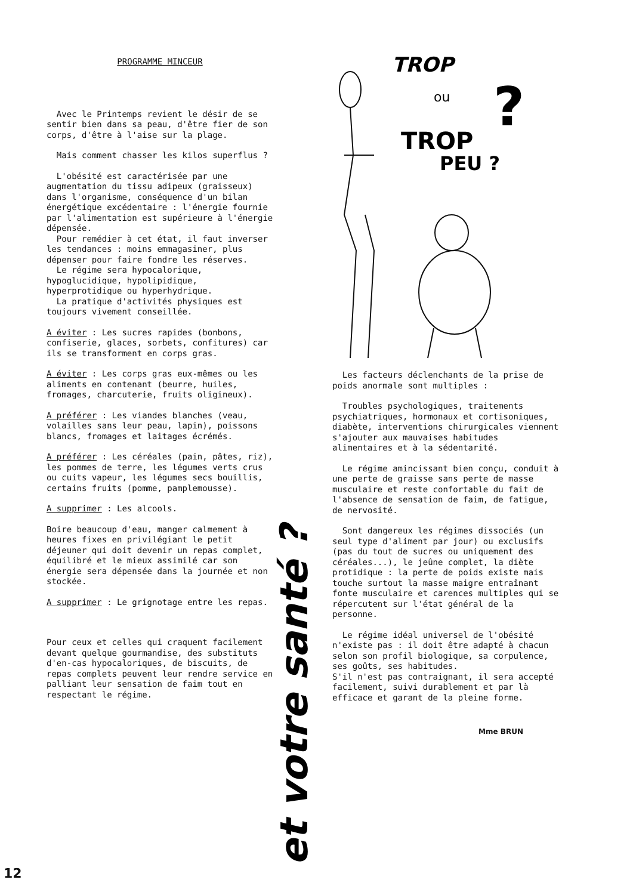PROGRAMME MINCEUR
Avec le Printemps revient le désir de se sentir bien dans sa peau, d'être fier de son corps, d'être à l'aise sur la plage.
Mais comment chasser les kilos superflus ?
L'obésité est caractérisée par une augmentation du tissu adipeux (graisseux) dans l'organisme, conséquence d'un bilan énergétique excédentaire : l'énergie fournie par l'alimentation est supérieure à l'énergie dépensée.
Pour remédier à cet état, il faut inverser les tendances : moins emmagasiner, plus dépenser pour faire fondre les réserves.
Le régime sera hypocalorique, hypoglucidique, hypolipidique, hyperprotidique ou hyperhydrique.
La pratique d'activités physiques est toujours vivement conseillée.
A éviter : Les sucres rapides (bonbons, confiserie, glaces, sorbets, confitures) car ils se transforment en corps gras.
A éviter : Les corps gras eux-mêmes ou les aliments en contenant (beurre, huiles, fromages, charcuterie, fruits oligineux).
A préférer : Les viandes blanches (veau, volailles sans leur peau, lapin), poissons blancs, fromages et laitages écrémés.
A préférer : Les céréales (pain, pâtes, riz), les pommes de terre, les légumes verts crus ou cuits vapeur, les légumes secs bouillis, certains fruits (pomme, pamplemousse).
A supprimer : Les alcools.
Boire beaucoup d'eau, manger calmement à heures fixes en privilégiant le petit déjeuner qui doit devenir un repas complet, équilibré et le mieux assimilé car son énergie sera dépensée dans la journée et non stockée.
A supprimer : Le grignotage entre les repas.
Pour ceux et celles qui craquent facilement devant quelque gourmandise, des substituts d'en-cas hypocaloriques, de biscuits, de repas complets peuvent leur rendre service en palliant leur sensation de faim tout en respectant le régime.
et votre santé ?
TROP
ou
TROP
PEU ?
?
Les facteurs déclenchants de la prise de poids anormale sont multiples :
Troubles psychologiques, traitements psychiatriques, hormonaux et cortisoniques, diabète, interventions chirurgicales viennent s'ajouter aux mauvaises habitudes alimentaires et à la sédentarité.
Le régime amincissant bien conçu, conduit à une perte de graisse sans perte de masse musculaire et reste confortable du fait de l'absence de sensation de faim, de fatigue, de nervosité.
Sont dangereux les régimes dissociés (un seul type d'aliment par jour) ou exclusifs (pas du tout de sucres ou uniquement des céréales...), le jeûne complet, la diète protidique : la perte de poids existe mais touche surtout la masse maigre entraînant fonte musculaire et carences multiples qui se répercutent sur l'état général de la personne.
Le régime idéal universel de l'obésité n'existe pas : il doit être adapté à chacun selon son profil biologique, sa corpulence, ses goûts, ses habitudes.
S'il n'est pas contraignant, il sera accepté facilement, suivi durablement et par là efficace et garant de la pleine forme.
Mme BRUN
12